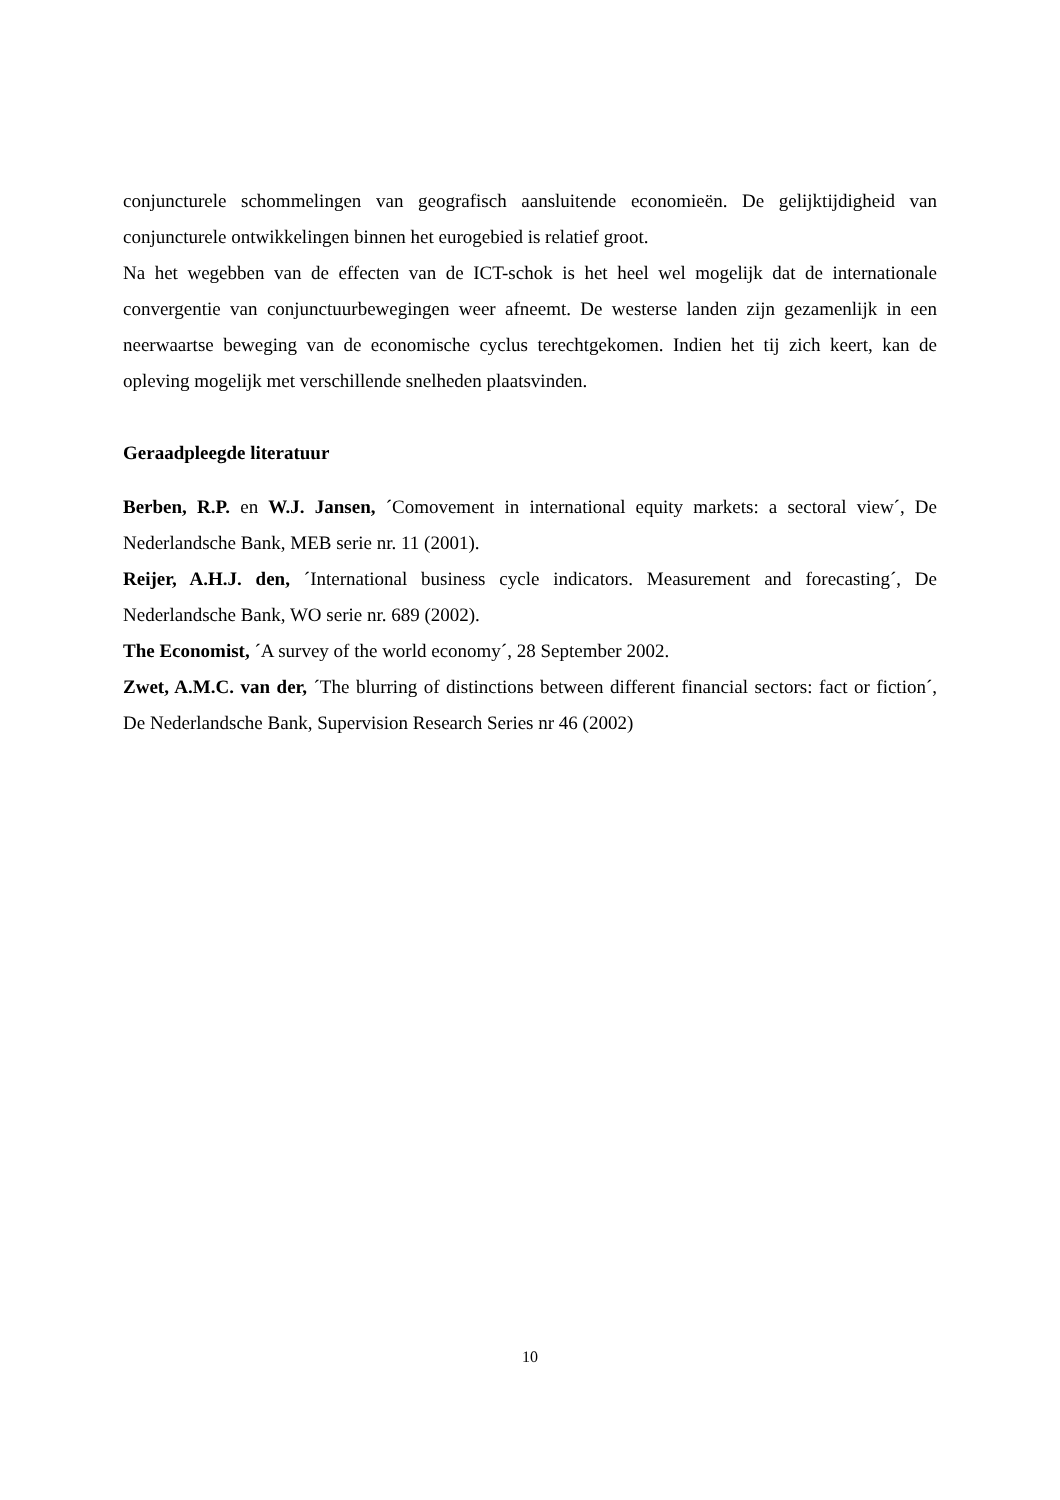conjuncturele schommelingen van geografisch aansluitende economieën. De gelijktijdigheid van conjuncturele ontwikkelingen binnen het eurogebied is relatief groot.
Na het wegebben van de effecten van de ICT-schok is het heel wel mogelijk dat de internationale convergentie van conjunctuurbewegingen weer afneemt. De westerse landen zijn gezamenlijk in een neerwaartse beweging van de economische cyclus terechtgekomen. Indien het tij zich keert, kan de opleving mogelijk met verschillende snelheden plaatsvinden.
Geraadpleegde literatuur
Berben, R.P. en W.J. Jansen, ´Comovement in international equity markets: a sectoral view´, De Nederlandsche Bank, MEB serie nr. 11 (2001).
Reijer, A.H.J. den, ´International business cycle indicators. Measurement and forecasting´, De Nederlandsche Bank, WO serie nr. 689 (2002).
The Economist, ´A survey of the world economy´, 28 September 2002.
Zwet, A.M.C. van der, ´The blurring of distinctions between different financial sectors: fact or fiction´, De Nederlandsche Bank, Supervision Research Series nr 46 (2002)
10